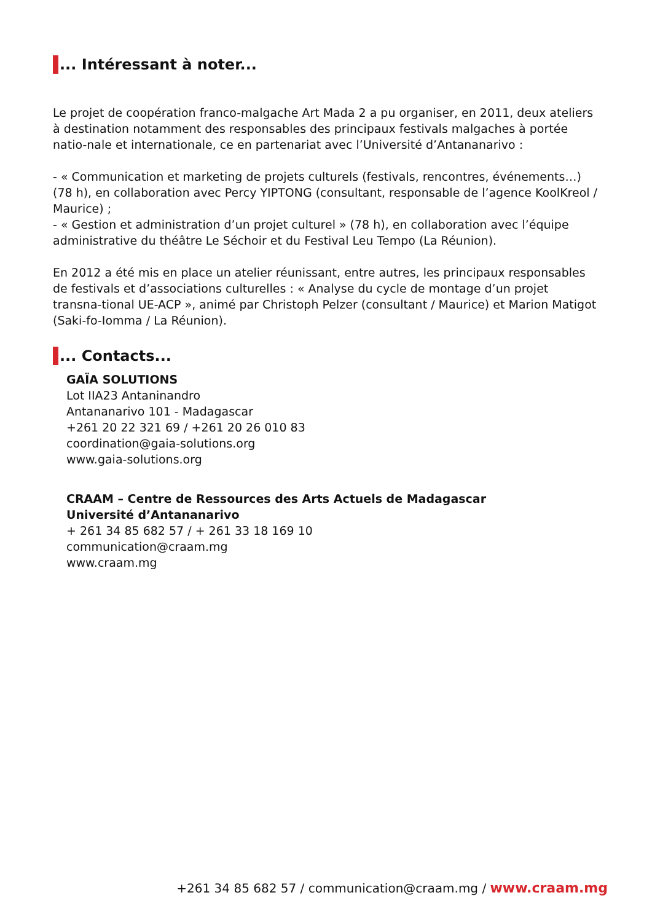... Intéressant à noter...
Le projet de coopération franco-malgache Art Mada 2 a pu organiser, en 2011, deux ateliers à destination notamment des responsables des principaux festivals malgaches à portée natio-nale et internationale, ce en partenariat avec l’Université d’Antananarivo :
- « Communication et marketing de projets culturels (festivals, rencontres, événements…) (78 h), en collaboration avec Percy YIPTONG (consultant, responsable de l’agence KoolKreol / Maurice) ;
- « Gestion et administration d’un projet culturel » (78 h), en collaboration avec l’équipe administrative du théâtre Le Séchoir et du Festival Leu Tempo (La Réunion).
En 2012 a été mis en place un atelier réunissant, entre autres, les principaux responsables de festivals et d’associations culturelles : « Analyse du cycle de montage d’un projet transna-tional UE-ACP », animé par Christoph Pelzer (consultant / Maurice) et Marion Matigot (Saki-fo-Iomma / La Réunion).
... Contacts...
GAÏA SOLUTIONS
Lot IIA23 Antaninandro
Antananarivo 101 - Madagascar
+261 20 22 321 69 / +261 20 26 010 83
coordination@gaia-solutions.org
www.gaia-solutions.org
CRAAM – Centre de Ressources des Arts Actuels de Madagascar
Université d’Antananarivo
+ 261 34 85 682 57 / + 261 33 18 169 10
communication@craam.mg
www.craam.mg
+261 34 85 682 57 / communication@craam.mg / www.craam.mg